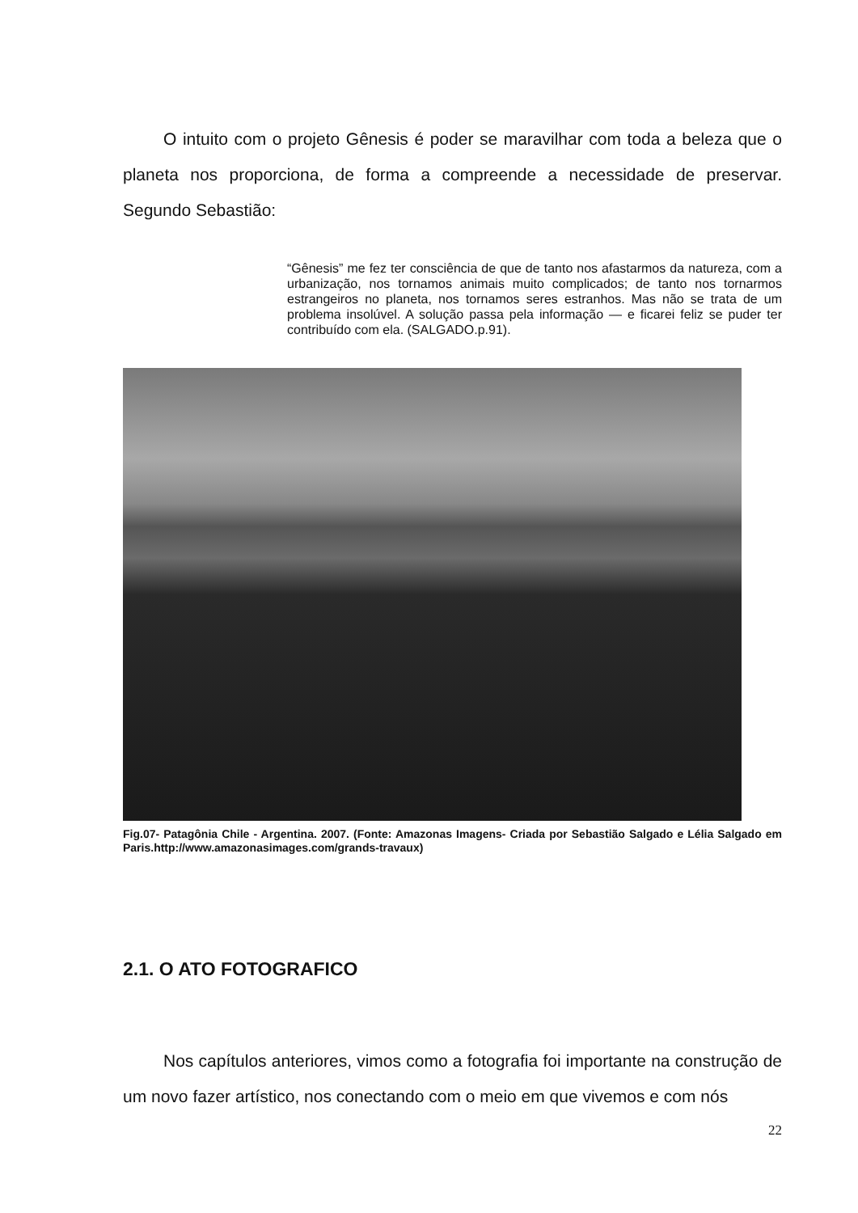O intuito com o projeto Gênesis é poder se maravilhar com toda a beleza que o planeta nos proporciona, de forma a compreende a necessidade de preservar. Segundo Sebastião:
“Gênesis” me fez ter consciência de que de tanto nos afastarmos da natureza, com a urbanização, nos tornamos animais muito complicados; de tanto nos tornarmos estrangeiros no planeta, nos tornamos seres estranhos. Mas não se trata de um problema insolúvel. A solução passa pela informação — e ficarei feliz se puder ter contribuído com ela. (SALGADO.p.91).
Fig.07- Patagônia Chile - Argentina. 2007. (Fonte: Amazonas Imagens- Criada por Sebastião Salgado e Lélia Salgado em Paris.http://www.amazonasimages.com/grands-travaux)
2.1. O ATO FOTOGRAFICO
Nos capítulos anteriores, vimos como a fotografia foi importante na construção de um novo fazer artístico, nos conectando com o meio em que vivemos e com nós
22